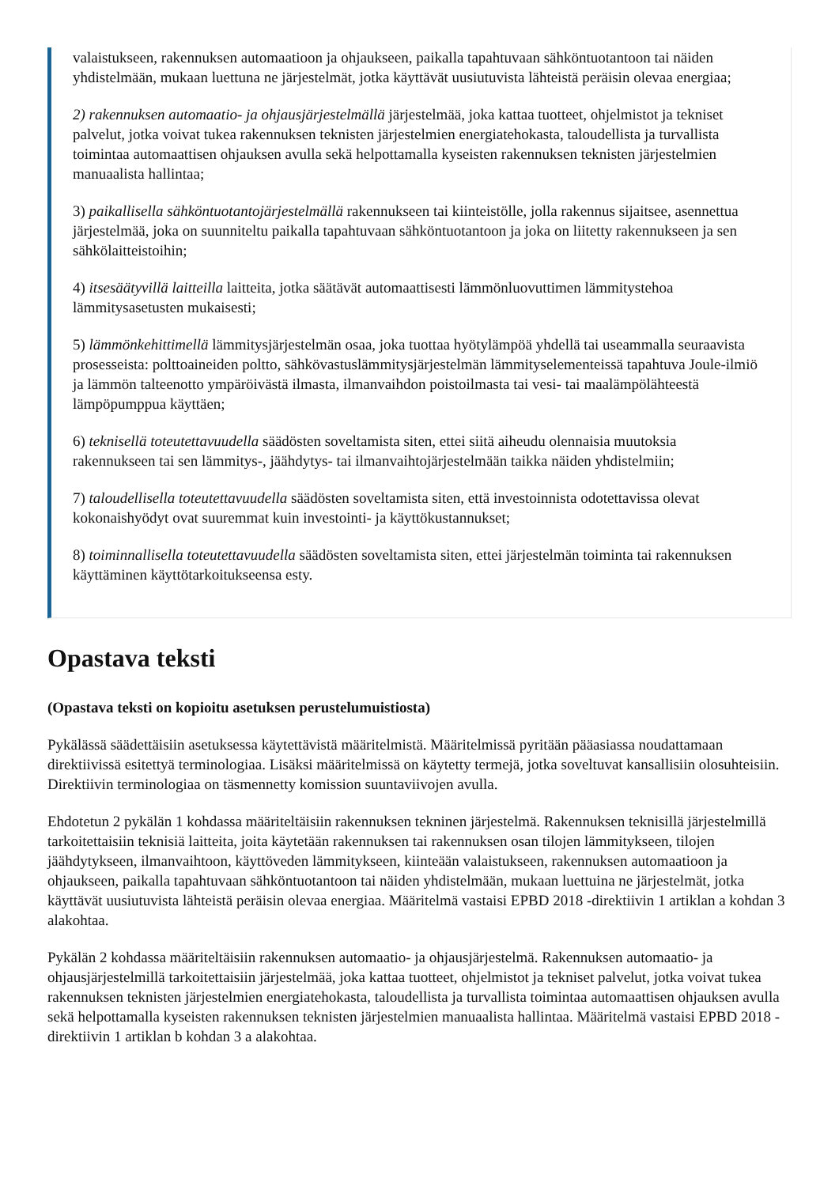valaistukseen, rakennuksen automaatioon ja ohjaukseen, paikalla tapahtuvaan sähköntuotantoon tai näiden yhdistelmään, mukaan luettuna ne järjestelmät, jotka käyttävät uusiutuvista lähteistä peräisin olevaa energiaa;
2) rakennuksen automaatio- ja ohjausjärjestelmällä järjestelmää, joka kattaa tuotteet, ohjelmistot ja tekniset palvelut, jotka voivat tukea rakennuksen teknisten järjestelmien energiatehokasta, taloudellista ja turvallista toimintaa automaattisen ohjauksen avulla sekä helpottamalla kyseisten rakennuksen teknisten järjestelmien manuaalista hallintaa;
3) paikallisella sähköntuotantojärjestelmällä rakennukseen tai kiinteistölle, jolla rakennus sijaitsee, asennettua järjestelmää, joka on suunniteltu paikalla tapahtuvaan sähköntuotantoon ja joka on liitetty rakennukseen ja sen sähkölaitteistoihin;
4) itsesäätyvillä laitteilla laitteita, jotka säätävät automaattisesti lämmönluovuttimen lämmitystehoa lämmitysasetusten mukaisesti;
5) lämmönkehittimellä lämmitysjärjestelmän osaa, joka tuottaa hyötylämpöä yhdellä tai useammalla seuraavista prosesseista: polttoaineiden poltto, sähkövastuslämmitysjärjestelmän lämmityselementeissä tapahtuva Joule-ilmiö ja lämmön talteenotto ympäröivästä ilmasta, ilmanvaihdon poistoilmasta tai vesi- tai maalämpölähteestä lämpöpumppua käyttäen;
6) teknisellä toteutettavuudella säädösten soveltamista siten, ettei siitä aiheudu olennaisia muutoksia rakennukseen tai sen lämmitys-, jäähdytys- tai ilmanvaihtojärjestelmään taikka näiden yhdistelmiin;
7) taloudellisella toteutettavuudella säädösten soveltamista siten, että investoinnista odotettavissa olevat kokonaishyödyt ovat suuremmat kuin investointi- ja käyttökustannukset;
8) toiminnallisella toteutettavuudella säädösten soveltamista siten, ettei järjestelmän toiminta tai rakennuksen käyttäminen käyttötarkoitukseensa esty.
Opastava teksti
(Opastava teksti on kopioitu asetuksen perustelumuistiosta)
Pykälässä säädettäisiin asetuksessa käytettävistä määritelmistä. Määritelmissä pyritään pääasiassa noudattamaan direktiivissä esitettyä terminologiaa. Lisäksi määritelmissä on käytetty termejä, jotka soveltuvat kansallisiin olosuhteisiin. Direktiivin terminologiaa on täsmennetty komission suuntaviivojen avulla.
Ehdotetun 2 pykälän 1 kohdassa määriteltäisiin rakennuksen tekninen järjestelmä. Rakennuksen teknisillä järjestelmillä tarkoitettaisiin teknisiä laitteita, joita käytetään rakennuksen tai rakennuksen osan tilojen lämmitykseen, tilojen jäähdytykseen, ilmanvaihtoon, käyttöveden lämmitykseen, kiinteään valaistukseen, rakennuksen automaatioon ja ohjaukseen, paikalla tapahtuvaan sähköntuotantoon tai näiden yhdistelmään, mukaan luettuina ne järjestelmät, jotka käyttävät uusiutuvista lähteistä peräisin olevaa energiaa. Määritelmä vastaisi EPBD 2018 -direktiivin 1 artiklan a kohdan 3 alakohtaa.
Pykälän 2 kohdassa määriteltäisiin rakennuksen automaatio- ja ohjausjärjestelmä. Rakennuksen automaatio- ja ohjausjärjestelmillä tarkoitettaisiin järjestelmää, joka kattaa tuotteet, ohjelmistot ja tekniset palvelut, jotka voivat tukea rakennuksen teknisten järjestelmien energiatehokasta, taloudellista ja turvallista toimintaa automaattisen ohjauksen avulla sekä helpottamalla kyseisten rakennuksen teknisten järjestelmien manuaalista hallintaa. Määritelmä vastaisi EPBD 2018 -direktiivin 1 artiklan b kohdan 3 a alakohtaa.